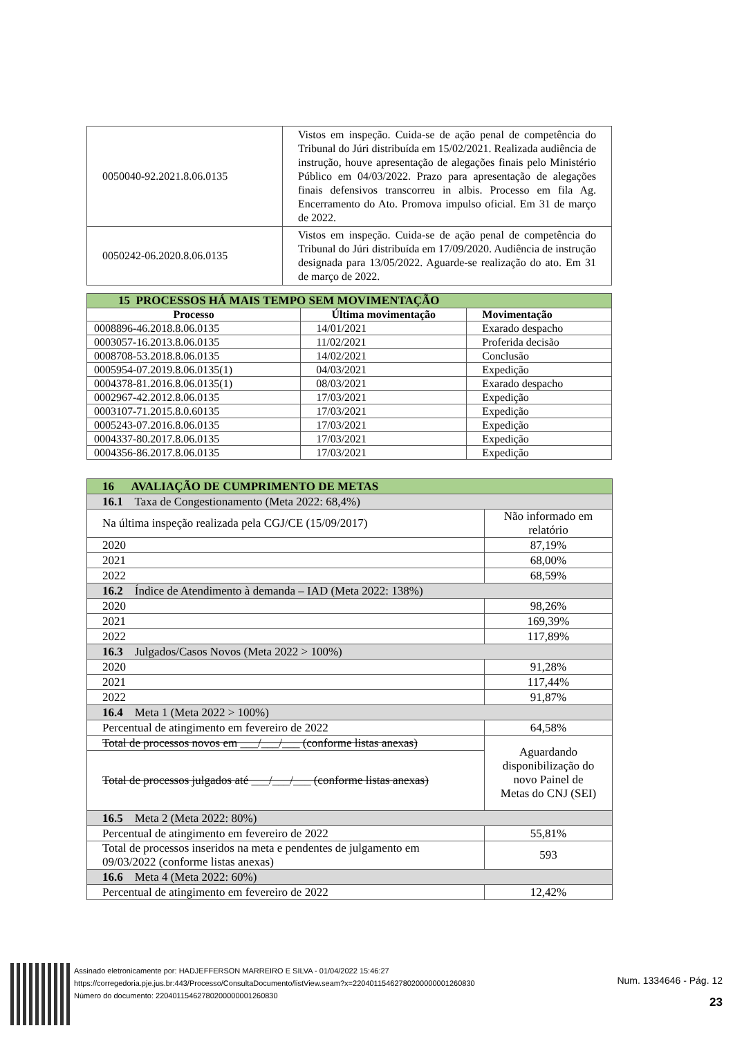| 0050040-92.2021.8.06.0135 | Vistos em inspeção. Cuida-se de ação penal de competência do Tribunal do Júri distribuída em 15/02/2021. Realizada audiência de instrução, houve apresentação de alegações finais pelo Ministério Público em 04/03/2022. Prazo para apresentação de alegações finais defensivos transcorreu in albis. Processo em fila Ag. Encerramento do Ato. Promova impulso oficial. Em 31 de março de 2022. |
| 0050242-06.2020.8.06.0135 | Vistos em inspeção. Cuida-se de ação penal de competência do Tribunal do Júri distribuída em 17/09/2020. Audiência de instrução designada para 13/05/2022. Aguarde-se realização do ato. Em 31 de março de 2022. |
| 15 PROCESSOS HÁ MAIS TEMPO SEM MOVIMENTAÇÃO | | |
| --- | --- | --- |
| Processo | Última movimentação | Movimentação |
| 0008896-46.2018.8.06.0135 | 14/01/2021 | Exarado despacho |
| 0003057-16.2013.8.06.0135 | 11/02/2021 | Proferida decisão |
| 0008708-53.2018.8.06.0135 | 14/02/2021 | Conclusão |
| 0005954-07.2019.8.06.0135(1) | 04/03/2021 | Expedição |
| 0004378-81.2016.8.06.0135(1) | 08/03/2021 | Exarado despacho |
| 0002967-42.2012.8.06.0135 | 17/03/2021 | Expedição |
| 0003107-71.2015.8.0.60135 | 17/03/2021 | Expedição |
| 0005243-07.2016.8.06.0135 | 17/03/2021 | Expedição |
| 0004337-80.2017.8.06.0135 | 17/03/2021 | Expedição |
| 0004356-86.2017.8.06.0135 | 17/03/2021 | Expedição |
| 16 AVALIAÇÃO DE CUMPRIMENTO DE METAS | |
| 16.1 Taxa de Congestionamento (Meta 2022: 68,4%) | |
| Na última inspeção realizada pela CGJ/CE (15/09/2017) | Não informado em relatório |
| 2020 | 87,19% |
| 2021 | 68,00% |
| 2022 | 68,59% |
| 16.2 Índice de Atendimento à demanda – IAD (Meta 2022: 138%) | |
| 2020 | 98,26% |
| 2021 | 169,39% |
| 2022 | 117,89% |
| 16.3 Julgados/Casos Novos (Meta 2022 > 100%) | |
| 2020 | 91,28% |
| 2021 | 117,44% |
| 2022 | 91,87% |
| 16.4 Meta 1 (Meta 2022 > 100%) | |
| Percentual de atingimento em fevereiro de 2022 | 64,58% |
| Total de processos novos em ___/___/___ (conforme listas anexas) | Aguardando disponibilização do novo Painel de Metas do CNJ (SEI) |
| Total de processos julgados até ___/___/___ (conforme listas anexas) | |
| 16.5 Meta 2 (Meta 2022: 80%) | |
| Percentual de atingimento em fevereiro de 2022 | 55,81% |
| Total de processos inseridos na meta e pendentes de julgamento em 09/03/2022 (conforme listas anexas) | 593 |
| 16.6 Meta 4 (Meta 2022: 60%) | |
| Percentual de atingimento em fevereiro de 2022 | 12,42% |
Assinado eletronicamente por: HADJEFFERSON MARREIRO E SILVA - 01/04/2022 15:46:27
https://corregedoria.pje.jus.br:443/Processo/ConsultaDocumento/listView.seam?x=22040115462780200000001260830
Número do documento: 22040115462780200000001260830
Num. 1334646 - Pág. 12
23